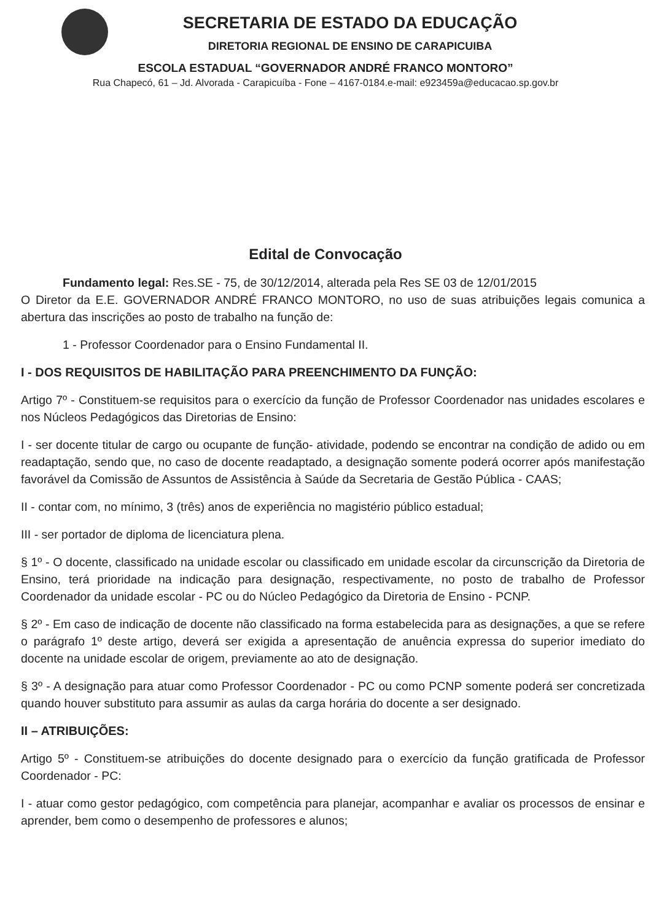SECRETARIA DE ESTADO DA EDUCAÇÃO
DIRETORIA REGIONAL DE ENSINO DE CARAPICUIBA
ESCOLA ESTADUAL “GOVERNADOR ANDRÉ FRANCO MONTORO”
Rua Chapecó, 61 – Jd. Alvorada - Carapicuíba - Fone – 4167-0184.e-mail: e923459a@educacao.sp.gov.br
Edital de Convocação
Fundamento legal: Res.SE - 75, de 30/12/2014, alterada pela Res SE 03 de 12/01/2015
O Diretor da E.E. GOVERNADOR ANDRÉ FRANCO MONTORO, no uso de suas atribuições legais comunica a abertura das inscrições ao posto de trabalho na função de:
1 - Professor Coordenador para o Ensino Fundamental II.
I - DOS REQUISITOS DE HABILITAÇÃO PARA PREENCHIMENTO DA FUNÇÃO:
Artigo 7º - Constituem-se requisitos para o exercício da função de Professor Coordenador nas unidades escolares e nos Núcleos Pedagógicos das Diretorias de Ensino:
I - ser docente titular de cargo ou ocupante de função- atividade, podendo se encontrar na condição de adido ou em readaptação, sendo que, no caso de docente readaptado, a designação somente poderá ocorrer após manifestação favorável da Comissão de Assuntos de Assistência à Saúde da Secretaria de Gestão Pública - CAAS;
II - contar com, no mínimo, 3 (três) anos de experiência no magistério público estadual;
III - ser portador de diploma de licenciatura plena.
§ 1º - O docente, classificado na unidade escolar ou classificado em unidade escolar da circunscrição da Diretoria de Ensino, terá prioridade na indicação para designação, respectivamente, no posto de trabalho de Professor Coordenador da unidade escolar - PC ou do Núcleo Pedagógico da Diretoria de Ensino - PCNP.
§ 2º - Em caso de indicação de docente não classificado na forma estabelecida para as designações, a que se refere o parágrafo 1º deste artigo, deverá ser exigida a apresentação de anuência expressa do superior imediato do docente na unidade escolar de origem, previamente ao ato de designação.
§ 3º - A designação para atuar como Professor Coordenador - PC ou como PCNP somente poderá ser concretizada quando houver substituto para assumir as aulas da carga horária do docente a ser designado.
II – ATRIBUIÇÕES:
Artigo 5º - Constituem-se atribuições do docente designado para o exercício da função gratificada de Professor Coordenador - PC:
I - atuar como gestor pedagógico, com competência para planejar, acompanhar e avaliar os processos de ensinar e aprender, bem como o desempenho de professores e alunos;